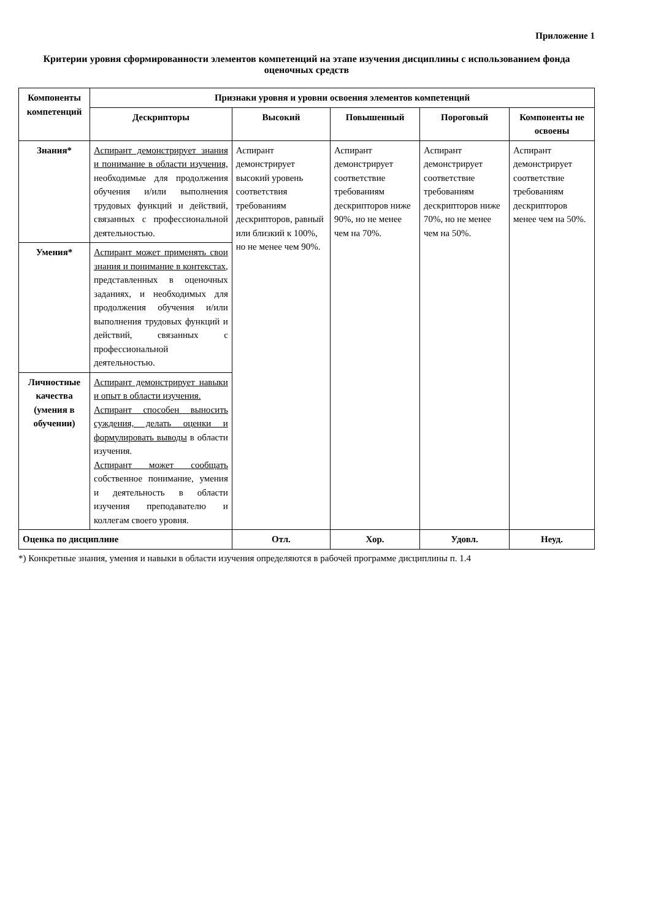Приложение 1
Критерии уровня сформированности элементов компетенций на этапе изучения дисциплины с использованием фонда оценочных средств
| Компоненты компетенций | Признаки уровня и уровни освоения элементов компетенций | | | | |
| --- | --- | --- | --- | --- | --- |
| | Дескрипторы | Высокий | Повышенный | Пороговый | Компоненты не освоены |
| Знания* | Аспирант демонстрирует знания и понимание в области изучения, необходимые для продолжения обучения и/или выполнения трудовых функций и действий, связанных с профессиональной деятельностью. | Аспирант демонстрирует высокий уровень соответствия требованиям дескрипторов, равный или близкий к 100%, но не менее чем 90%. | Аспирант демонстрирует соответствие требованиям дескрипторов ниже 90%, но не менее чем на 70%. | Аспирант демонстрирует соответствие требованиям дескрипторов ниже 70%, но не менее чем на 50%. | Аспирант демонстрирует соответствие требованиям дескрипторов менее чем на 50%. |
| Умения* | Аспирант может применять свои знания и понимание в контекстах, представленных в оценочных заданиях, и необходимых для продолжения обучения и/или выполнения трудовых функций и действий, связанных с профессиональной деятельностью. | | | | |
| Личностные качества (умения в обучении) | Аспирант демонстрирует навыки и опыт в области изучения. Аспирант способен выносить суждения, делать оценки и формулировать выводы в области изучения. Аспирант может сообщать собственное понимание, умения и деятельность в области изучения преподавателю и коллегам своего уровня. | | | | |
| Оценка по дисциплине | | Отл. | Хор. | Удовл. | Неуд. |
*) Конкретные знания, умения и навыки в области изучения определяются в рабочей программе дисциплины п. 1.4